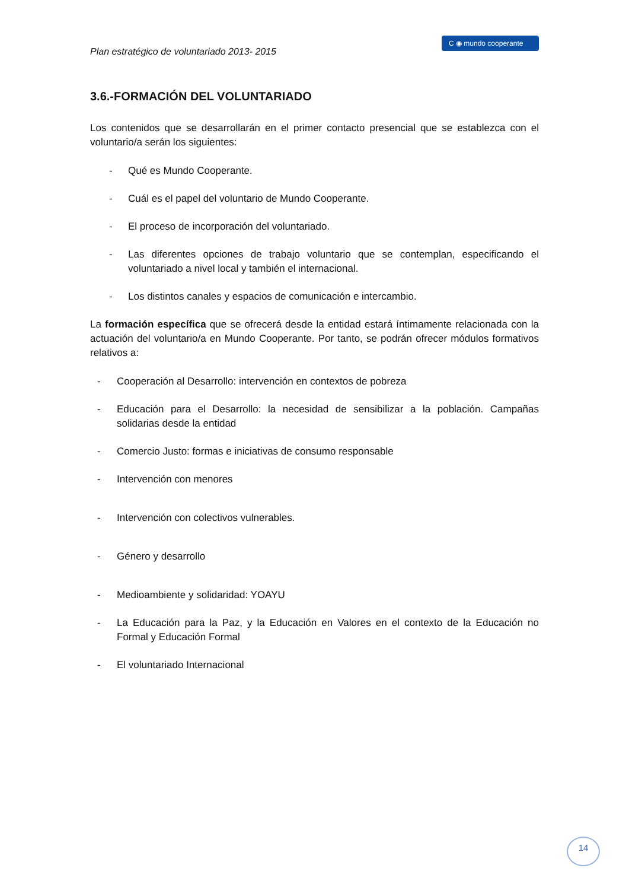Plan estratégico de voluntariado 2013- 2015
C ◉ mundo cooperante
3.6.-FORMACIÓN DEL VOLUNTARIADO
Los contenidos que se desarrollarán en el primer contacto presencial que se establezca con el voluntario/a serán los siguientes:
- Qué es Mundo Cooperante.
- Cuál es el papel del voluntario de Mundo Cooperante.
- El proceso de incorporación del voluntariado.
- Las diferentes opciones de trabajo voluntario que se contemplan, especificando el voluntariado a nivel local y también el internacional.
- Los distintos canales y espacios de comunicación e intercambio.
La formación específica que se ofrecerá desde la entidad estará íntimamente relacionada con la actuación del voluntario/a en Mundo Cooperante. Por tanto, se podrán ofrecer módulos formativos relativos a:
- Cooperación al Desarrollo: intervención en contextos de pobreza
- Educación para el Desarrollo: la necesidad de sensibilizar a la población. Campañas solidarias desde la entidad
- Comercio Justo: formas e iniciativas de consumo responsable
- Intervención con menores
- Intervención con colectivos vulnerables.
- Género y desarrollo
- Medioambiente y solidaridad: YOAYU
- La Educación para la Paz, y la Educación en Valores en el contexto de la Educación no Formal y Educación Formal
- El voluntariado Internacional
14